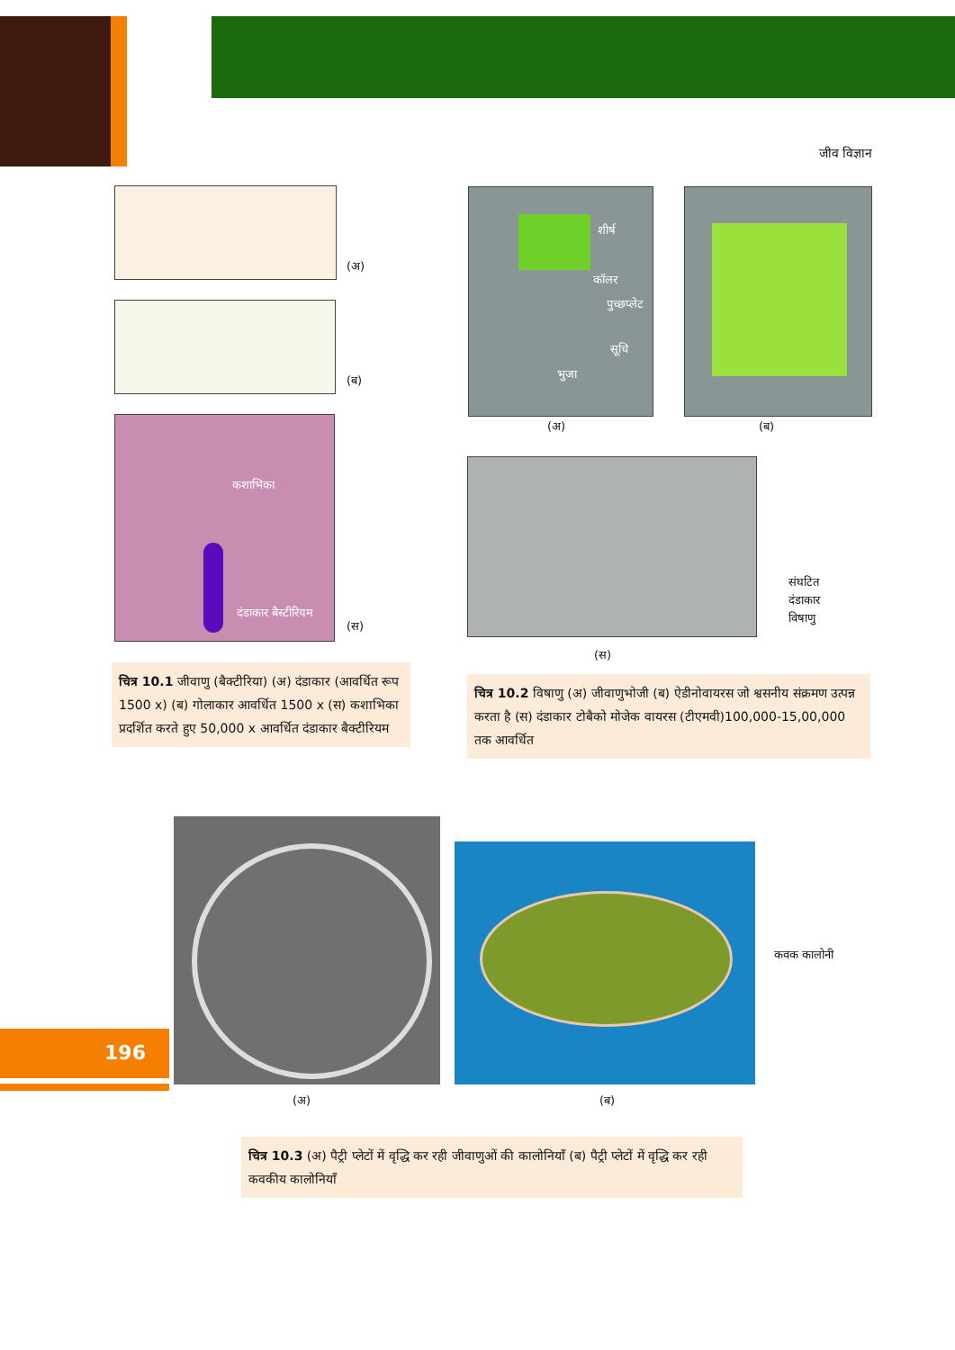जीव विज्ञान
(अ)
(ब)
कशाभिका
दंडाकार बैस्टीरियम
(स)
शीर्ष
कॉलर
पुच्छप्लेट
सूचि
भुजा
(अ) (ब)
संघटित
दंडाकार
विषाणु
(स)
चित्र 10.1 जीवाणु (बैक्टीरिया) (अ) दंडाकार (आवर्धित रूप 1500 x) (ब) गोलाकार आवर्धित 1500 x (स) कशाभिका प्रदर्शित करते हुए 50,000 x आवर्धित दंडाकार बैक्टीरियम
चित्र 10.2 विषाणु (अ) जीवाणुभोजी (ब) ऐडीनोवायरस जो श्वसनीय संक्रमण उत्पन्न करता है (स) दंडाकार टोबैको मोजेक वायरस (टीएमवी)100,000-15,00,000 तक आवर्धित
(अ)
कवक कालोनी
(ब)
196
चित्र 10.3 (अ) पैट्री प्लेटों में वृद्धि कर रही जीवाणुओं की कालोनियाँ (ब) पैट्री प्लेटों में वृद्धि कर रही कवकीय कालोनियाँ